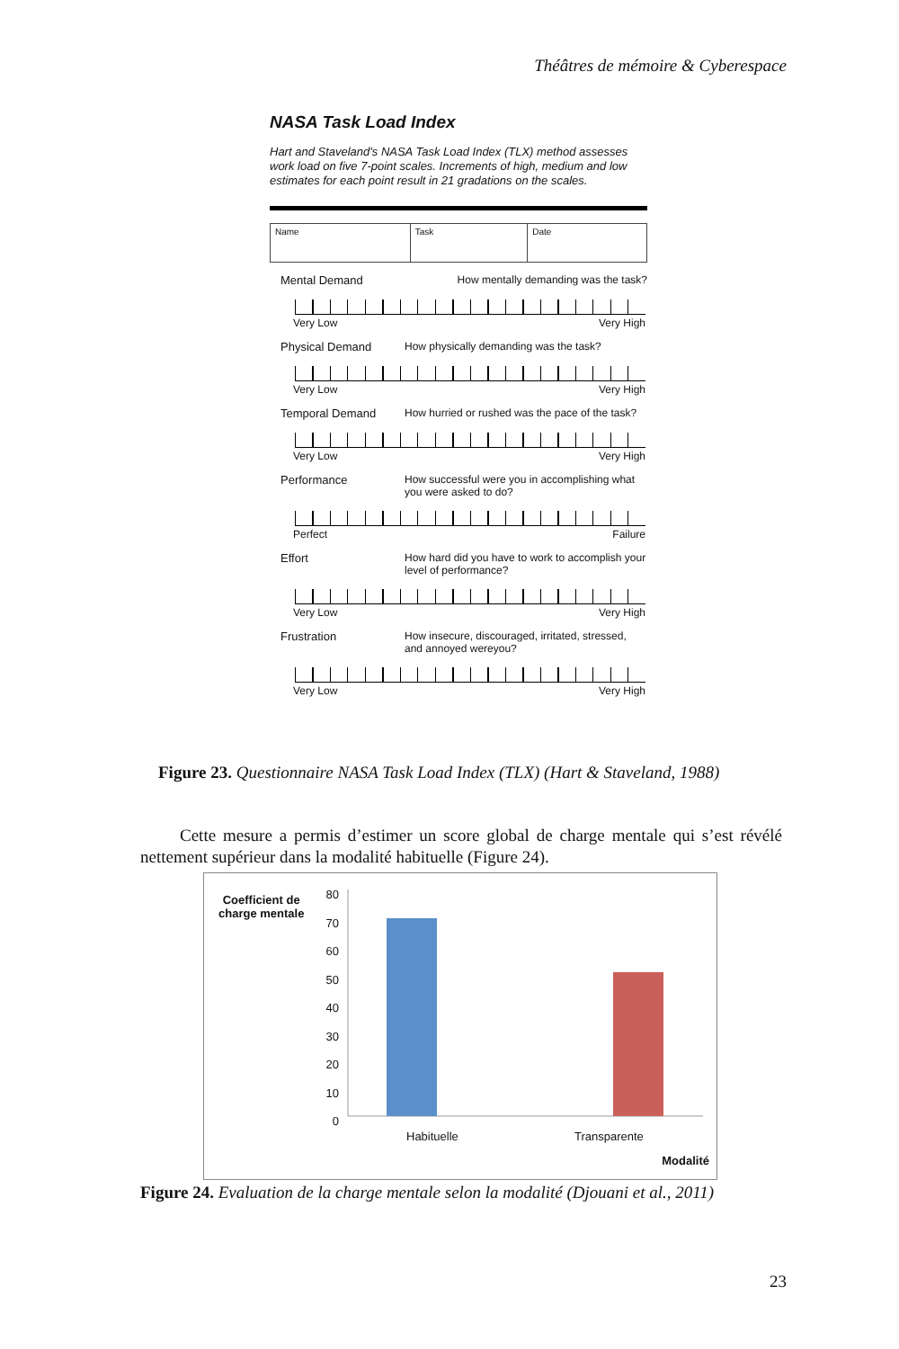Théâtres de mémoire & Cyberespace
NASA Task Load Index
Hart and Staveland's NASA Task Load Index (TLX) method assesses work load on five 7-point scales. Increments of high, medium and low estimates for each point result in 21 gradations on the scales.
| Name | Task | Date |
Mental Demand How mentally demanding was the task?
Very Low Very High
Physical Demand How physically demanding was the task?
Very Low Very High
Temporal Demand How hurried or rushed was the pace of the task?
Very Low Very High
Performance How successful were you in accomplishing what you were asked to do?
Perfect Failure
Effort How hard did you have to work to accomplish your level of performance?
Very Low Very High
Frustration How insecure, discouraged, irritated, stressed, and annoyed wereyou?
Very Low Very High
Figure 23. Questionnaire NASA Task Load Index (TLX) (Hart & Staveland, 1988)
Cette mesure a permis d’estimer un score global de charge mentale qui s’est révélé nettement supérieur dans la modalité habituelle (Figure 24).
Coefficient de
charge mentale
80
70
60
50
40
30
20
10
0
Habituelle Transparente
Modalité
Figure 24. Evaluation de la charge mentale selon la modalité (Djouani et al., 2011)
23